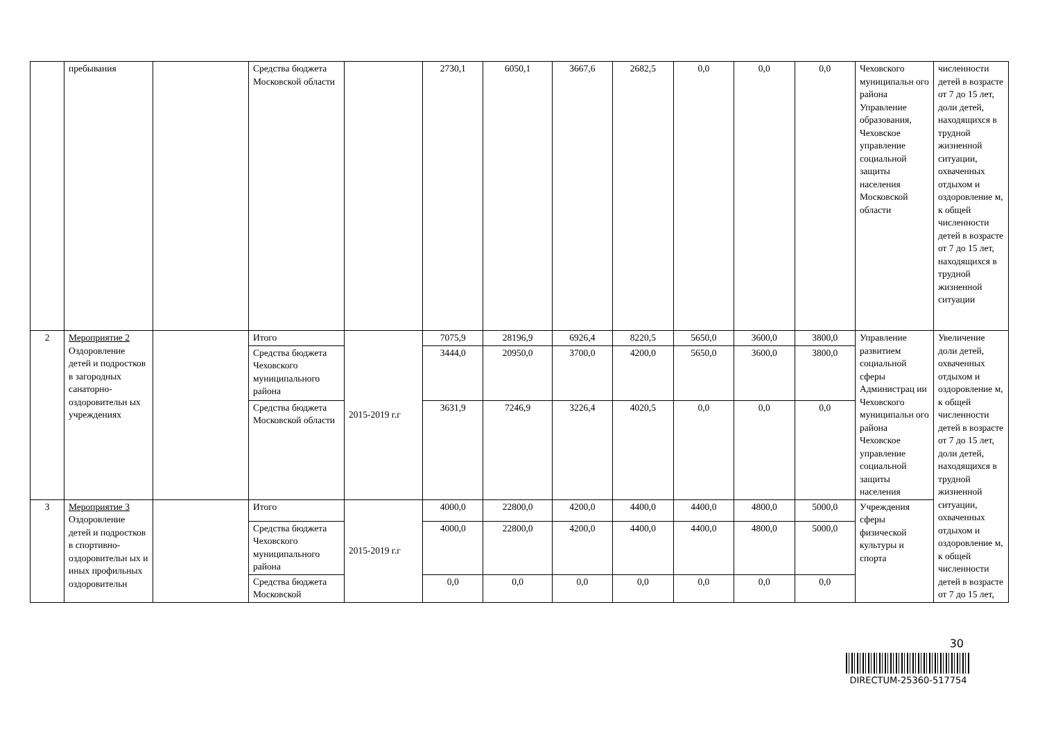| | пребывания | | Средства бюджета Московской области | | 2730,1 | 6050,1 | 3667,6 | 2682,5 | 0,0 | 0,0 | 0,0 | Чеховского муниципальн ого района Управление образования, Чеховское управление социальной защиты населения Московской области | численности детей в возрасте от 7 до 15 лет, доли детей, находящихся в трудной жизненной ситуации, охваченных отдыхом и оздоровление м, к общей численности детей в возрасте от 7 до 15 лет, находящихся в трудной жизненной ситуации |
| 2 | Мероприятие 2 Оздоровление детей и подростков в загородных санаторно-оздоровительн ых учреждениях | | Итого | 2015-2019 г.г | 7075,9 | 28196,9 | 6926,4 | 8220,5 | 5650,0 | 3600,0 | 3800,0 | Управление развитием социальной сферы Администрац ии Чеховского муниципальн ого района Чеховское управление социальной защиты населения | Увеличение доли детей, охваченных отдыхом и оздоровление м, к общей численности детей в возрасте от 7 до 15 лет, доли детей, находящихся в трудной жизненной ситуации, охваченных отдыхом и оздоровление м, к общей численности детей в возрасте от 7 до 15 лет, |
| | | | Средства бюджета Чеховского муниципального района | | 3444,0 | 20950,0 | 3700,0 | 4200,0 | 5650,0 | 3600,0 | 3800,0 | | |
| | | | Средства бюджета Московской области | | 3631,9 | 7246,9 | 3226,4 | 4020,5 | 0,0 | 0,0 | 0,0 | | |
| 3 | Мероприятие 3 Оздоровление детей и подростков в спортивно-оздоровительн ых и иных профильных оздоровительн | | Итого | 2015-2019 г.г | 4000,0 | 22800,0 | 4200,0 | 4400,0 | 4400,0 | 4800,0 | 5000,0 | Учреждения сферы физической культуры и спорта | |
| | | | Средства бюджета Чеховского муниципального района | | 4000,0 | 22800,0 | 4200,0 | 4400,0 | 4400,0 | 4800,0 | 5000,0 | | |
| | | | Средства бюджета Московской | | 0,0 | 0,0 | 0,0 | 0,0 | 0,0 | 0,0 | 0,0 | | |
30
DIRECTUM-25360-517754